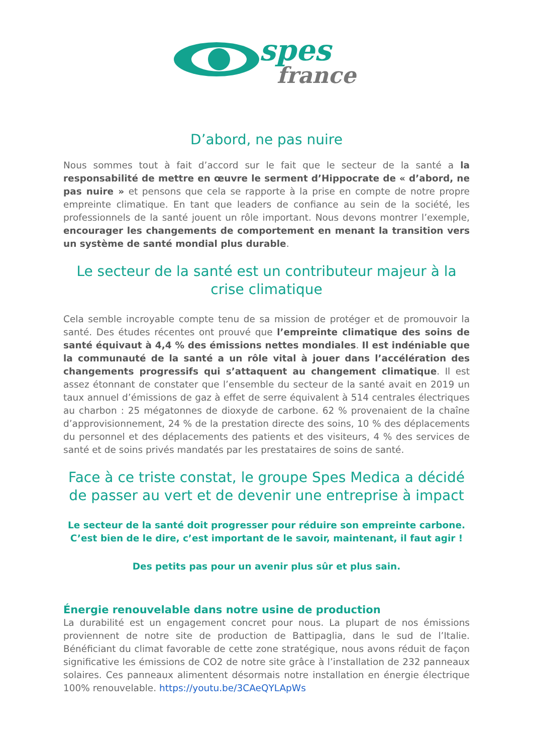spes
france
D’abord, ne pas nuire
Nous sommes tout à fait d’accord sur le fait que le secteur de la santé a la responsabilité de mettre en œuvre le serment d’Hippocrate de « d’abord, ne pas nuire » et pensons que cela se rapporte à la prise en compte de notre propre empreinte climatique. En tant que leaders de confiance au sein de la société, les professionnels de la santé jouent un rôle important. Nous devons montrer l’exemple, encourager les changements de comportement en menant la transition vers un système de santé mondial plus durable.
Le secteur de la santé est un contributeur majeur à la crise climatique
Cela semble incroyable compte tenu de sa mission de protéger et de promouvoir la santé. Des études récentes ont prouvé que l’empreinte climatique des soins de santé équivaut à 4,4 % des émissions nettes mondiales. Il est indéniable que la communauté de la santé a un rôle vital à jouer dans l’accélération des changements progressifs qui s’attaquent au changement climatique. Il est assez étonnant de constater que l’ensemble du secteur de la santé avait en 2019 un taux annuel d’émissions de gaz à effet de serre équivalent à 514 centrales électriques au charbon : 25 mégatonnes de dioxyde de carbone. 62 % provenaient de la chaîne d’approvisionnement, 24 % de la prestation directe des soins, 10 % des déplacements du personnel et des déplacements des patients et des visiteurs, 4 % des services de santé et de soins privés mandatés par les prestataires de soins de santé.
Face à ce triste constat, le groupe Spes Medica a décidé de passer au vert et de devenir une entreprise à impact
Le secteur de la santé doit progresser pour réduire son empreinte carbone.
C’est bien de le dire, c’est important de le savoir, maintenant, il faut agir !
Des petits pas pour un avenir plus sûr et plus sain.
Énergie renouvelable dans notre usine de production
La durabilité est un engagement concret pour nous. La plupart de nos émissions proviennent de notre site de production de Battipaglia, dans le sud de l’Italie. Bénéficiant du climat favorable de cette zone stratégique, nous avons réduit de façon significative les émissions de CO2 de notre site grâce à l’installation de 232 panneaux solaires. Ces panneaux alimentent désormais notre installation en énergie électrique 100% renouvelable. https://youtu.be/3CAeQYLApWs